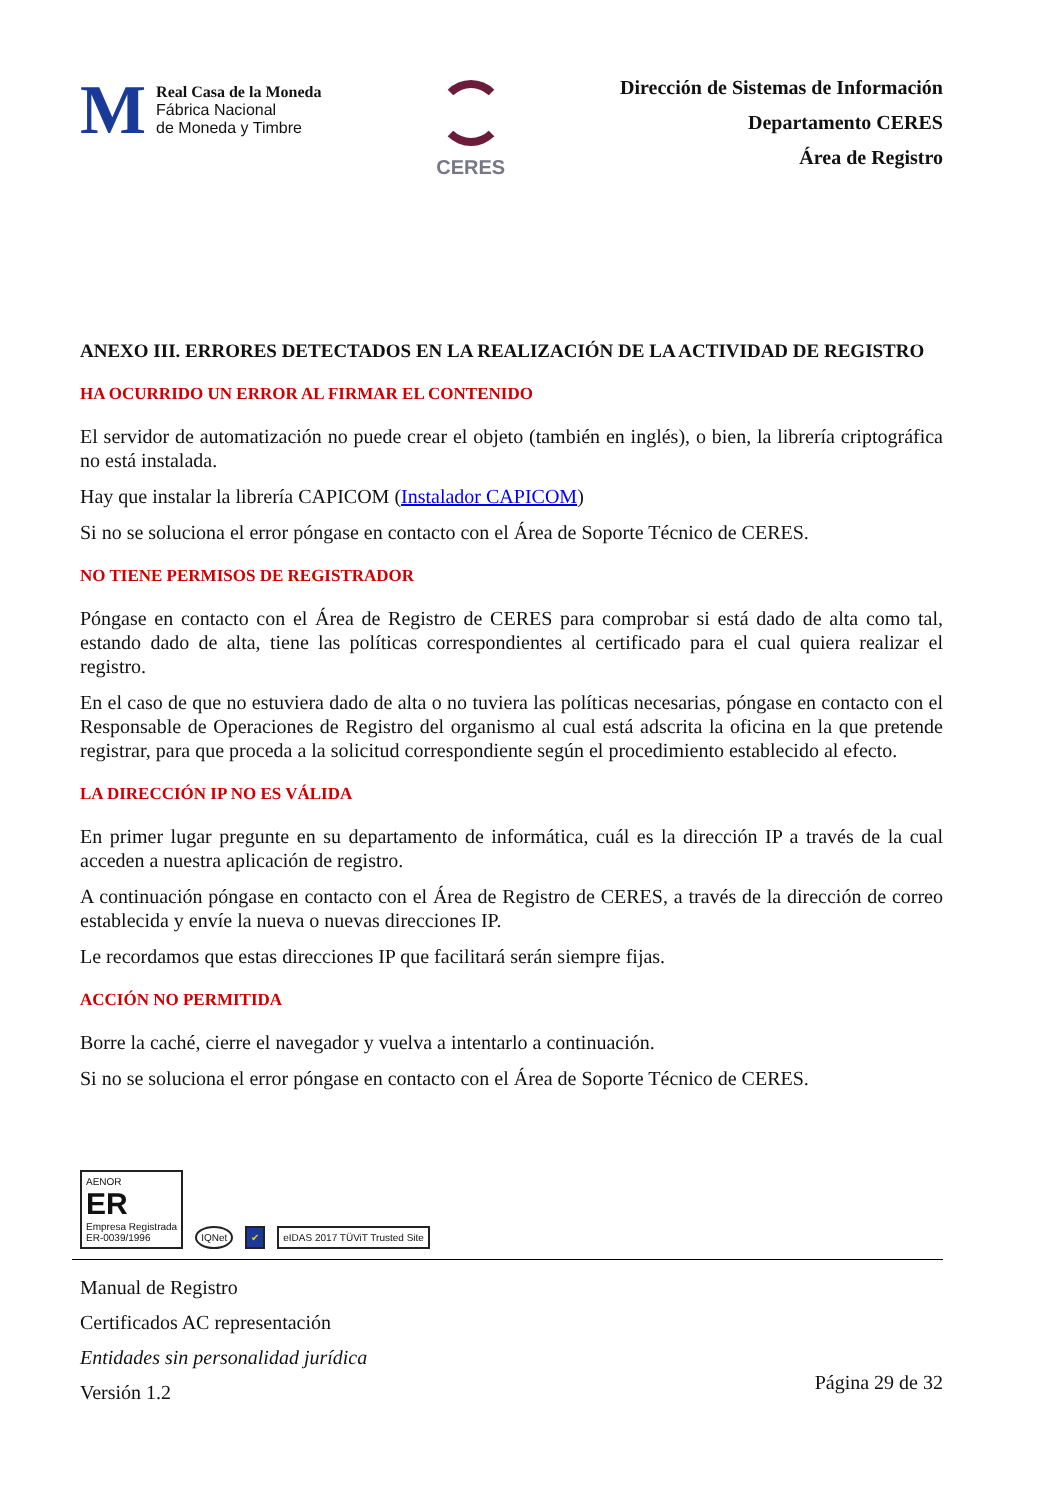M
Real Casa de la Moneda
Fábrica Nacional
de Moneda y Timbre
CERES
Dirección de Sistemas de Información
Departamento CERES
Área de Registro
ANEXO III. ERRORES DETECTADOS EN LA REALIZACIÓN DE LA ACTIVIDAD DE REGISTRO
HA OCURRIDO UN ERROR AL FIRMAR EL CONTENIDO
El servidor de automatización no puede crear el objeto (también en inglés), o bien, la librería criptográfica no está instalada.
Hay que instalar la librería CAPICOM (Instalador CAPICOM)
Si no se soluciona el error póngase en contacto con el Área de Soporte Técnico de CERES.
NO TIENE PERMISOS DE REGISTRADOR
Póngase en contacto con el Área de Registro de CERES para comprobar si está dado de alta como tal, estando dado de alta, tiene las políticas correspondientes al certificado para el cual quiera realizar el registro.
En el caso de que no estuviera dado de alta o no tuviera las políticas necesarias, póngase en contacto con el Responsable de Operaciones de Registro del organismo al cual está adscrita la oficina en la que pretende registrar, para que proceda a la solicitud correspondiente según el procedimiento establecido al efecto.
LA DIRECCIÓN IP NO ES VÁLIDA
En primer lugar pregunte en su departamento de informática, cuál es la dirección IP a través de la cual acceden a nuestra aplicación de registro.
A continuación póngase en contacto con el Área de Registro de CERES, a través de la dirección de correo establecida y envíe la nueva o nuevas direcciones IP.
Le recordamos que estas direcciones IP que facilitará serán siempre fijas.
ACCIÓN NO PERMITIDA
Borre la caché, cierre el navegador y vuelva a intentarlo a continuación.
Si no se soluciona el error póngase en contacto con el Área de Soporte Técnico de CERES.
AENOR
ER
Empresa Registrada
ER-0039/1996
IQNet
✔
eIDAS 2017 TÜViT Trusted Site
Manual de Registro
Certificados AC representación
Entidades sin personalidad jurídica
Versión 1.2
Página 29 de 32